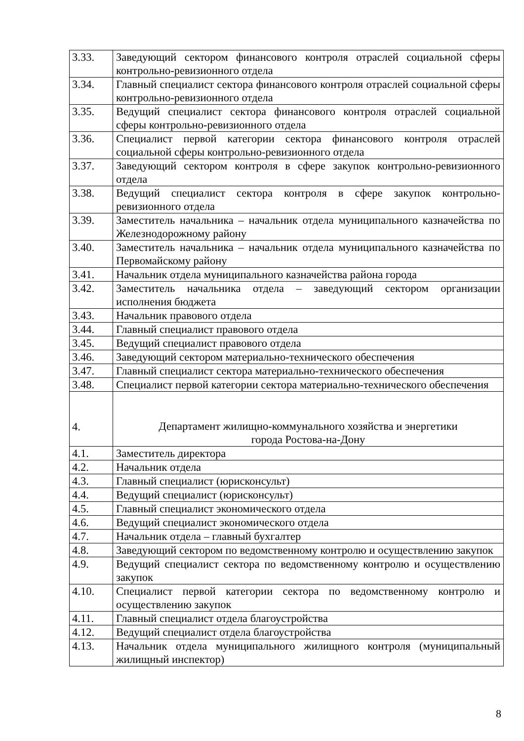| 3.33. | Заведующий сектором финансового контроля отраслей социальной сферы контрольно-ревизионного отдела |
| 3.34. | Главный специалист сектора финансового контроля отраслей социальной сферы контрольно-ревизионного отдела |
| 3.35. | Ведущий специалист сектора финансового контроля отраслей социальной сферы контрольно-ревизионного отдела |
| 3.36. | Специалист первой категории сектора финансового контроля отраслей социальной сферы контрольно-ревизионного отдела |
| 3.37. | Заведующий сектором контроля в сфере закупок контрольно-ревизионного отдела |
| 3.38. | Ведущий специалист сектора контроля в сфере закупок контрольно-ревизионного отдела |
| 3.39. | Заместитель начальника – начальник отдела муниципального казначейства по Железнодорожному району |
| 3.40. | Заместитель начальника – начальник отдела муниципального казначейства по Первомайскому району |
| 3.41. | Начальник отдела муниципального казначейства района города |
| 3.42. | Заместитель начальника отдела – заведующий сектором организации исполнения бюджета |
| 3.43. | Начальник правового отдела |
| 3.44. | Главный специалист правового отдела |
| 3.45. | Ведущий специалист правового отдела |
| 3.46. | Заведующий сектором материально-технического обеспечения |
| 3.47. | Главный специалист сектора материально-технического обеспечения |
| 3.48. | Специалист первой категории сектора материально-технического обеспечения |
| 4. | Департамент жилищно-коммунального хозяйства и энергетики города Ростова-на-Дону |
| 4.1. | Заместитель директора |
| 4.2. | Начальник отдела |
| 4.3. | Главный специалист (юрисконсульт) |
| 4.4. | Ведущий специалист (юрисконсульт) |
| 4.5. | Главный специалист экономического отдела |
| 4.6. | Ведущий специалист экономического отдела |
| 4.7. | Начальник отдела – главный бухгалтер |
| 4.8. | Заведующий сектором по ведомственному контролю и осуществлению закупок |
| 4.9. | Ведущий специалист сектора по ведомственному контролю и осуществлению закупок |
| 4.10. | Специалист первой категории сектора по ведомственному контролю и осуществлению закупок |
| 4.11. | Главный специалист отдела благоустройства |
| 4.12. | Ведущий специалист отдела благоустройства |
| 4.13. | Начальник отдела муниципального жилищного контроля (муниципальный жилищный инспектор) |
8